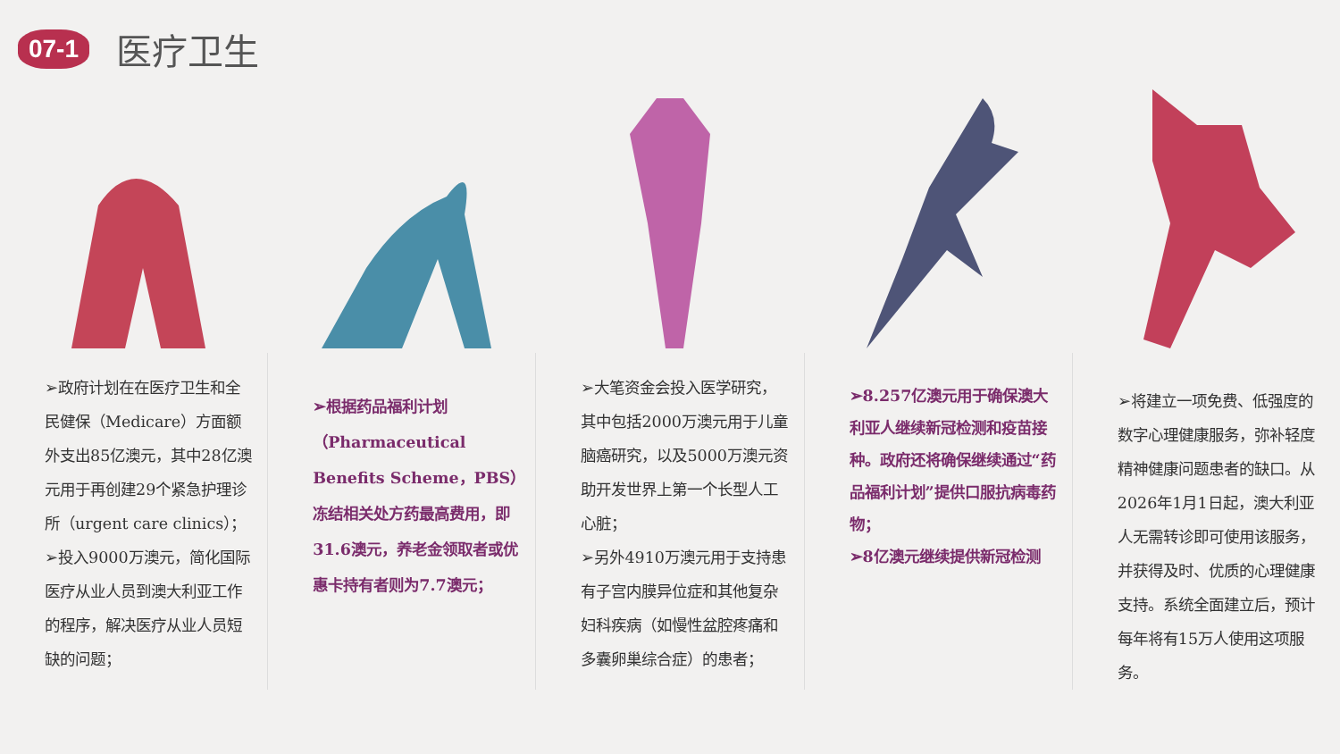07-1
医疗卫生
➢政府计划在在医疗卫生和全民健保（Medicare）方面额外支出85亿澳元，其中28亿澳元用于再创建29个紧急护理诊所（urgent care clinics）；
➢投入9000万澳元，简化国际医疗从业人员到澳大利亚工作的程序，解决医疗从业人员短缺的问题；
➢根据药品福利计划（Pharmaceutical Benefits Scheme，PBS）冻结相关处方药最高费用，即31.6澳元，养老金领取者或优惠卡持有者则为7.7澳元；
➢大笔资金会投入医学研究，其中包括2000万澳元用于儿童脑癌研究，以及5000万澳元资助开发世界上第一个长型人工心脏；
➢另外4910万澳元用于支持患有子宫内膜异位症和其他复杂妇科疾病（如慢性盆腔疼痛和多囊卵巢综合症）的患者；
➢8.257亿澳元用于确保澳大利亚人继续新冠检测和疫苗接种。政府还将确保继续通过“药品福利计划”提供口服抗病毒药物；
➢8亿澳元继续提供新冠检测
➢将建立一项免费、低强度的数字心理健康服务，弥补轻度精神健康问题患者的缺口。从2026年1月1日起，澳大利亚人无需转诊即可使用该服务，并获得及时、优质的心理健康支持。系统全面建立后，预计每年将有15万人使用这项服务。